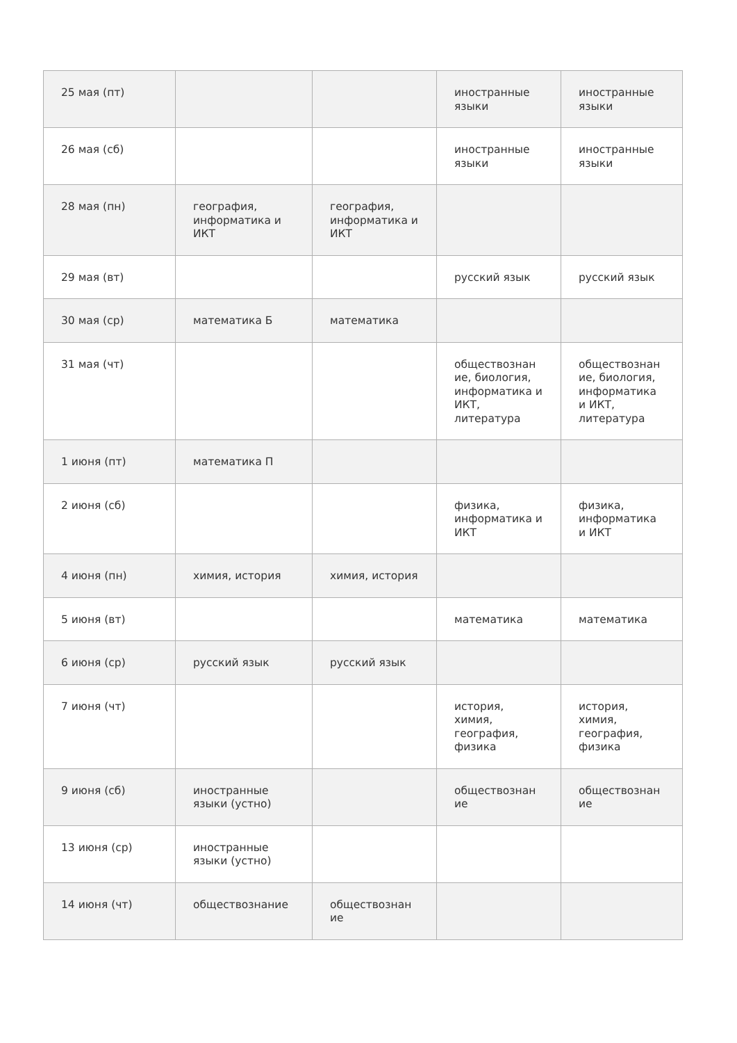| 25 мая (пт) | | | иностранные языки | иностранные языки |
| 26 мая (сб) | | | иностранные языки | иностранные языки |
| 28 мая (пн) | география, информатика и ИКТ | география, информатика и ИКТ | | |
| 29 мая (вт) | | | русский язык | русский язык |
| 30 мая (ср) | математика Б | математика | | |
| 31 мая (чт) | | | обществознан ие, биология, информатика и ИКТ, литература | обществознан ие, биология, информатика и ИКТ, литература |
| 1 июня (пт) | математика П | | | |
| 2 июня (сб) | | | физика, информатика и ИКТ | физика, информатика и ИКТ |
| 4 июня (пн) | химия, история | химия, история | | |
| 5 июня (вт) | | | математика | математика |
| 6 июня (ср) | русский язык | русский язык | | |
| 7 июня (чт) | | | история, химия, география, физика | история, химия, география, физика |
| 9 июня (сб) | иностранные языки (устно) | | обществознан ие | обществознан ие |
| 13 июня (ср) | иностранные языки (устно) | | | |
| 14 июня (чт) | обществознание | обществознан ие | | |